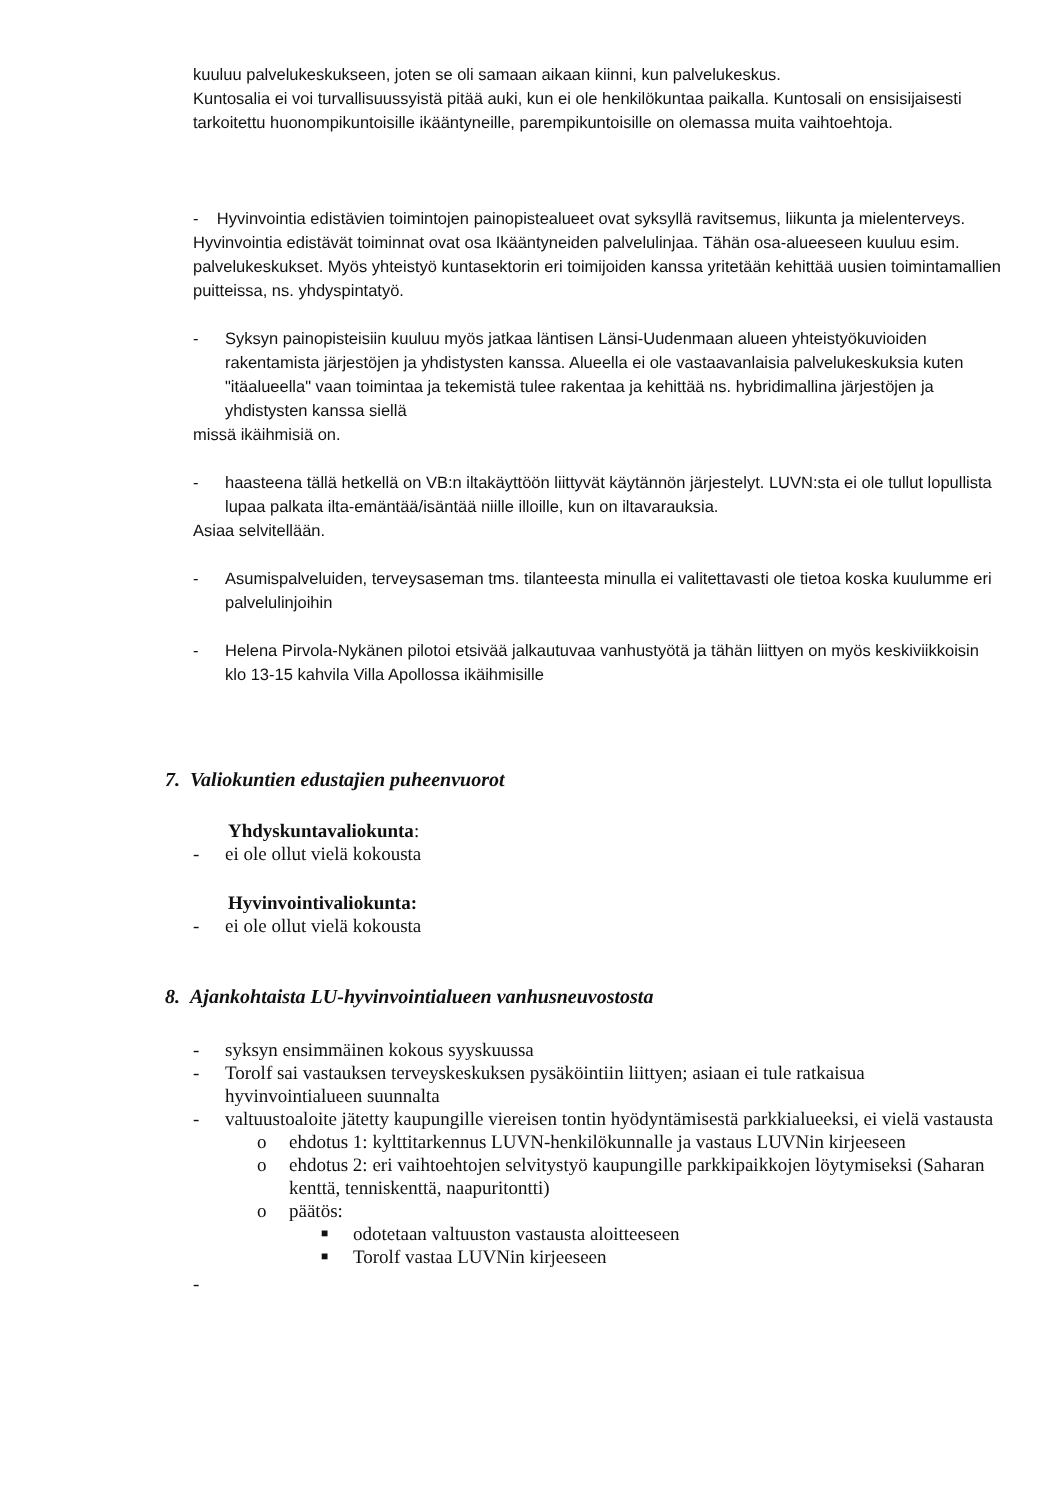kuuluu palvelukeskukseen, joten se oli samaan aikaan kiinni, kun palvelukeskus.
Kuntosalia ei voi turvallisuussyistä pitää auki, kun ei ole henkilökuntaa paikalla. Kuntosali on ensisijaisesti tarkoitettu huonompikuntoisille ikääntyneille, parempikuntoisille on olemassa muita vaihtoehtoja.
- Hyvinvointia edistävien toimintojen painopistealueet ovat syksyllä ravitsemus, liikunta ja mielenterveys. Hyvinvointia edistävät toiminnat ovat osa Ikääntyneiden palvelulinjaa. Tähän osa-alueeseen kuuluu esim. palvelukeskukset. Myös yhteistyö kuntasektorin eri toimijoiden kanssa yritetään kehittää uusien toimintamallien puitteissa, ns. yhdyspintatyö.
- Syksyn painopisteisiin kuuluu myös jatkaa läntisen Länsi-Uudenmaan alueen yhteistyökuvioiden rakentamista järjestöjen ja yhdistysten kanssa. Alueella ei ole vastaavanlaisia palvelukeskuksia kuten "itäalueella" vaan toimintaa ja tekemistä tulee rakentaa ja kehittää ns. hybridimallina järjestöjen ja yhdistysten kanssa siellä
missä ikäihmisiä on.
- haasteena tällä hetkellä on VB:n iltakäyttöön liittyvät käytännön järjestelyt. LUVN:sta ei ole tullut lopullista lupaa palkata ilta-emäntää/isäntää niille illoille, kun on iltavarauksia.
Asiaa selvitellään.
- Asumispalveluiden, terveysaseman tms. tilanteesta minulla ei valitettavasti ole tietoa koska kuulumme eri palvelulinjoihin
- Helena Pirvola-Nykänen pilotoi etsivää jalkautuvaa vanhustyötä ja tähän liittyen on myös keskiviikkoisin klo 13-15 kahvila Villa Apollossa ikäihmisille
7. Valiokuntien edustajien puheenvuorot
Yhdyskuntavaliokunta:
- ei ole ollut vielä kokousta
Hyvinvointivaliokunta:
- ei ole ollut vielä kokousta
8. Ajankohtaista LU-hyvinvointialueen vanhusneuvostosta
- syksyn ensimmäinen kokous syyskuussa
- Torolf sai vastauksen terveyskeskuksen pysäköintiin liittyen; asiaan ei tule ratkaisua hyvinvointialueen suunnalta
- valtuustoaloite jätetty kaupungille viereisen tontin hyödyntämisestä parkkialueeksi, ei vielä vastausta
o ehdotus 1: kylttitarkennus LUVN-henkilökunnalle ja vastaus LUVNin kirjeeseen
o ehdotus 2: eri vaihtoehtojen selvitystyö kaupungille parkkipaikkojen löytymiseksi (Saharan kenttä, tenniskenttä, naapuritontti)
o päätös:
■ odotetaan valtuuston vastausta aloitteeseen
■ Torolf vastaa LUVNin kirjeeseen
-